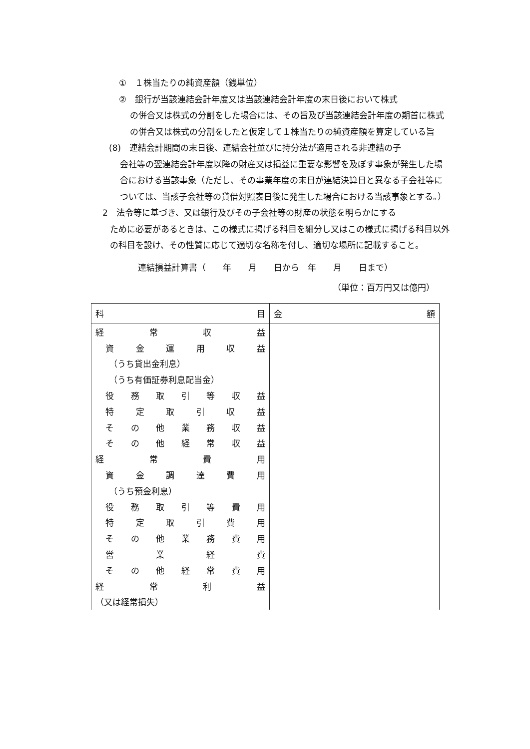①　１株当たりの純資産額（銭単位）
②　銀行が当該連結会計年度又は当該連結会計年度の末日後において株式
の併合又は株式の分割をした場合には、その旨及び当該連結会計年度の期首に株式の併合又は株式の分割をしたと仮定して１株当たりの純資産額を算定している旨
(8)　連結会計期間の末日後、連結会社並びに持分法が適用される非連結の子
会社等の翌連結会計年度以降の財産又は損益に重要な影響を及ぼす事象が発生した場合における当該事象（ただし、その事業年度の末日が連結決算日と異なる子会社等については、当該子会社等の貸借対照表日後に発生した場合における当該事象とする。）
2　法令等に基づき、又は銀行及びその子会社等の財産の状態を明らかにする
ために必要があるときは、この様式に掲げる科目を細分し又はこの様式に掲げる科目以外の科目を設け、その性質に応じて適切な名称を付し、適切な場所に記載すること。
連結損益計算書（　　年　　月　　日から　年　　月　　日まで）
（単位：百万円又は億円）
| 科 目 | 金 額 |
| --- | --- |
| 経 常 収 益 | |
| 資 金 運 用 収 益 | |
| （うち貸出金利息） | |
| （うち有価証券利息配当金） | |
| 役 務 取 引 等 収 益 | |
| 特 定 取 引 収 益 | |
| そ の 他 業 務 収 益 | |
| そ の 他 経 常 収 益 | |
| 経 常 費 用 | |
| 資 金 調 達 費 用 | |
| （うち預金利息） | |
| 役 務 取 引 等 費 用 | |
| 特 定 取 引 費 用 | |
| そ の 他 業 務 費 用 | |
| 営 業 経 費 | |
| そ の 他 経 常 費 用 | |
| 経 常 利 益 | |
| （又は経常損失） | |